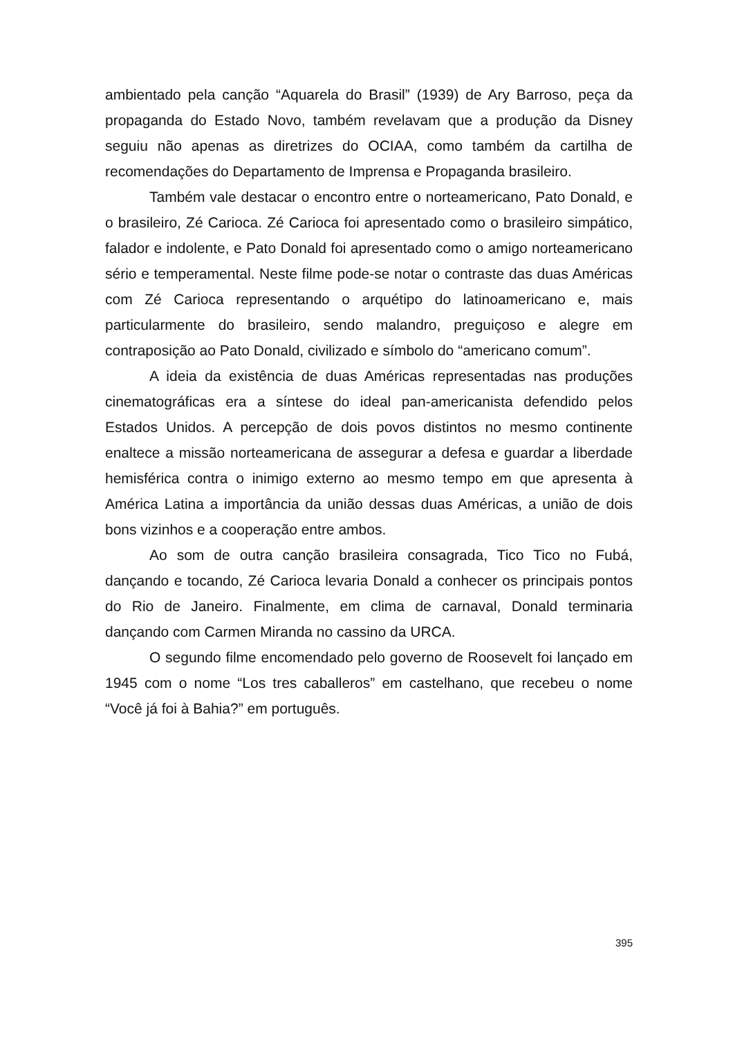ambientado pela canção “Aquarela do Brasil” (1939) de Ary Barroso, peça da propaganda do Estado Novo, também revelavam que a produção da Disney seguiu não apenas as diretrizes do OCIAA, como também da cartilha de recomendações do Departamento de Imprensa e Propaganda brasileiro.
Também vale destacar o encontro entre o norteamericano, Pato Donald, e o brasileiro, Zé Carioca. Zé Carioca foi apresentado como o brasileiro simpático, falador e indolente, e Pato Donald foi apresentado como o amigo norteamericano sério e temperamental. Neste filme pode-se notar o contraste das duas Américas com Zé Carioca representando o arquétipo do latinoamericano e, mais particularmente do brasileiro, sendo malandro, preguiçoso e alegre em contraposição ao Pato Donald, civilizado e símbolo do “americano comum”.
A ideia da existência de duas Américas representadas nas produções cinematográficas era a síntese do ideal pan-americanista defendido pelos Estados Unidos. A percepção de dois povos distintos no mesmo continente enaltece a missão norteamericana de assegurar a defesa e guardar a liberdade hemisférica contra o inimigo externo ao mesmo tempo em que apresenta à América Latina a importância da união dessas duas Américas, a união de dois bons vizinhos e a cooperação entre ambos.
Ao som de outra canção brasileira consagrada, Tico Tico no Fubá, dançando e tocando, Zé Carioca levaria Donald a conhecer os principais pontos do Rio de Janeiro. Finalmente, em clima de carnaval, Donald terminaria dançando com Carmen Miranda no cassino da URCA.
O segundo filme encomendado pelo governo de Roosevelt foi lançado em 1945 com o nome “Los tres caballeros” em castelhano, que recebeu o nome “Você já foi à Bahia?” em português.
395